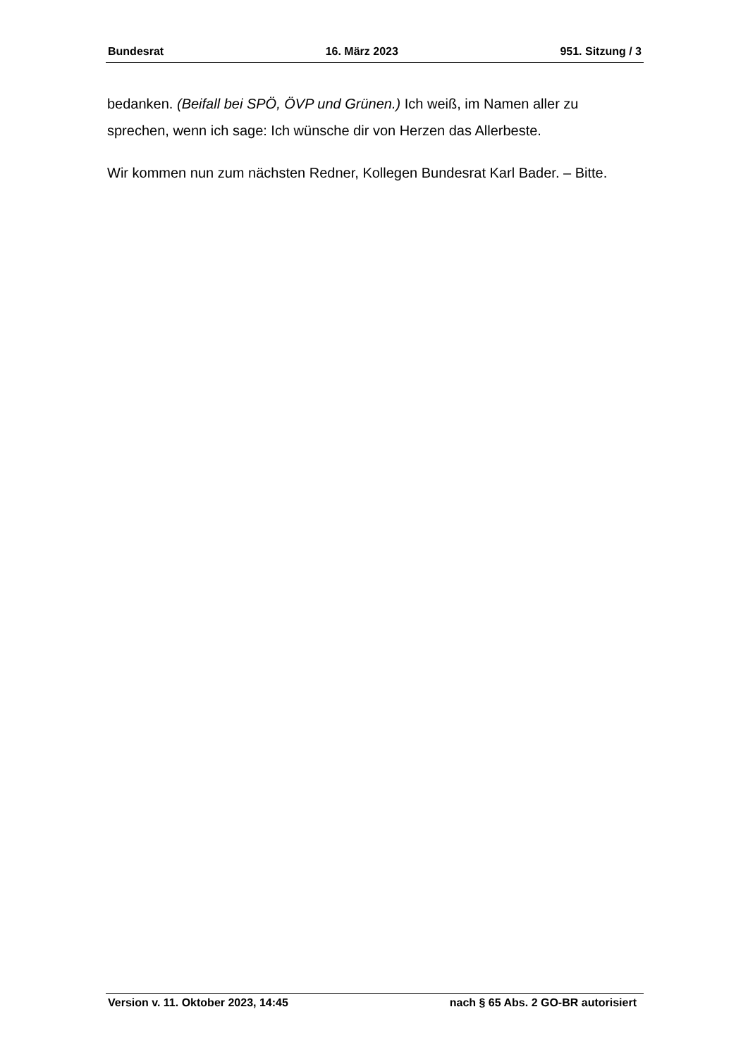Bundesrat 16. März 2023 951. Sitzung / 3
bedanken. (Beifall bei SPÖ, ÖVP und Grünen.) Ich weiß, im Namen aller zu sprechen, wenn ich sage: Ich wünsche dir von Herzen das Allerbeste.
Wir kommen nun zum nächsten Redner, Kollegen Bundesrat Karl Bader. – Bitte.
Version v. 11. Oktober 2023, 14:45 nach § 65 Abs. 2 GO-BR autorisiert